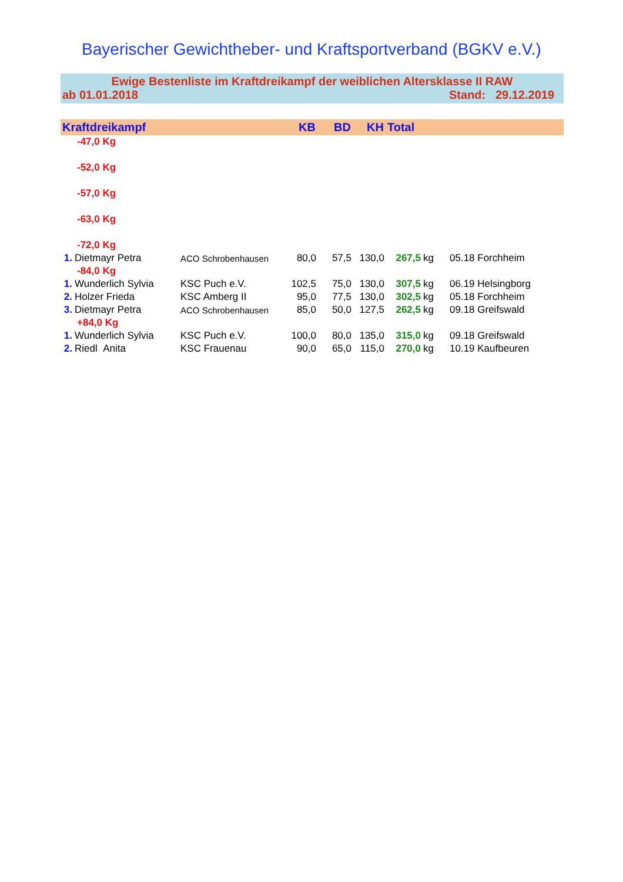Bayerischer Gewichtheber- und Kraftsportverband (BGKV e.V.)
Ewige Bestenliste im Kraftdreikampf der weiblichen Altersklasse II RAW
ab 01.01.2018 Stand: 29.12.2019
| Kraftdreikampf | | | KB | BD | KH | Total | | |
| --- | --- | --- | --- | --- | --- | --- | --- | --- |
| -47,0 Kg | | | | | | | | |
| -52,0 Kg | | | | | | | | |
| -57,0 Kg | | | | | | | | |
| -63,0 Kg | | | | | | | | |
| -72,0 Kg | | | | | | | | |
| 1. | Dietmayr Petra | ACO Schrobenhausen | 80,0 | 57,5 | 130,0 | 267,5 | kg | 05.18 Forchheim |
| -84,0 Kg | | | | | | | | |
| 1. | Wunderlich Sylvia | KSC Puch e.V. | 102,5 | 75,0 | 130,0 | 307,5 | kg | 06.19 Helsingborg |
| 2. | Holzer Frieda | KSC Amberg II | 95,0 | 77,5 | 130,0 | 302,5 | kg | 05.18 Forchheim |
| 3. | Dietmayr Petra | ACO Schrobenhausen | 85,0 | 50,0 | 127,5 | 262,5 | kg | 09.18 Greifswald |
| +84,0 Kg | | | | | | | | |
| 1. | Wunderlich Sylvia | KSC Puch e.V. | 100,0 | 80,0 | 135,0 | 315,0 | kg | 09.18 Greifswald |
| 2. | Riedl Anita | KSC Frauenau | 90,0 | 65,0 | 115,0 | 270,0 | kg | 10.19 Kaufbeuren |